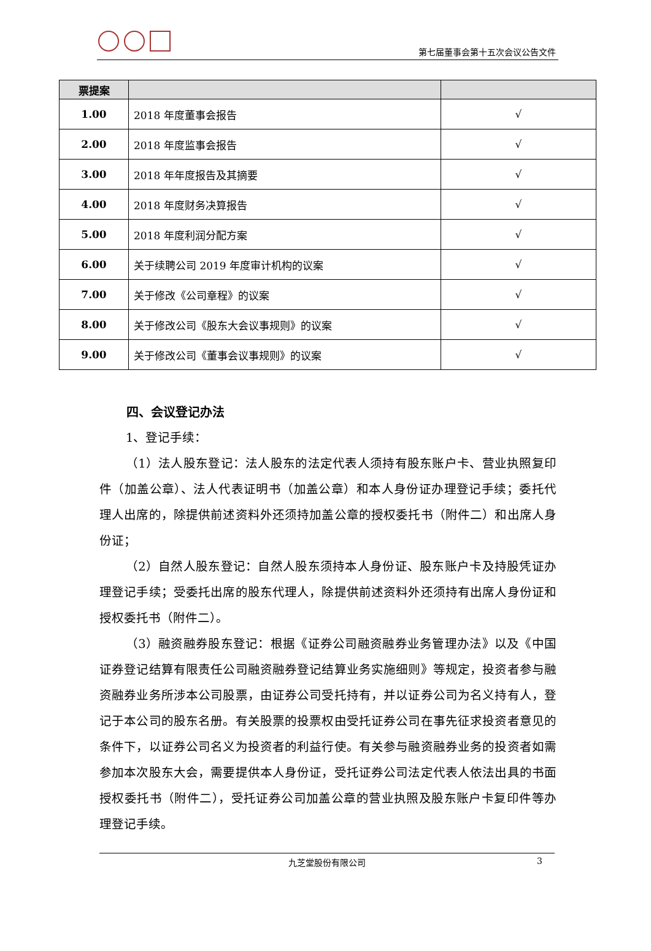第七届董事会第十五次会议公告文件
| 票提案 | | |
| --- | --- | --- |
| 1.00 | 2018 年度董事会报告 | √ |
| 2.00 | 2018 年度监事会报告 | √ |
| 3.00 | 2018 年年度报告及其摘要 | √ |
| 4.00 | 2018 年度财务决算报告 | √ |
| 5.00 | 2018 年度利润分配方案 | √ |
| 6.00 | 关于续聘公司 2019 年度审计机构的议案 | √ |
| 7.00 | 关于修改《公司章程》的议案 | √ |
| 8.00 | 关于修改公司《股东大会议事规则》的议案 | √ |
| 9.00 | 关于修改公司《董事会议事规则》的议案 | √ |
四、会议登记办法
1、登记手续：
（1）法人股东登记：法人股东的法定代表人须持有股东账户卡、营业执照复印件（加盖公章）、法人代表证明书（加盖公章）和本人身份证办理登记手续；委托代理人出席的，除提供前述资料外还须持加盖公章的授权委托书（附件二）和出席人身份证；
（2）自然人股东登记：自然人股东须持本人身份证、股东账户卡及持股凭证办理登记手续；受委托出席的股东代理人，除提供前述资料外还须持有出席人身份证和授权委托书（附件二）。
（3）融资融券股东登记：根据《证券公司融资融券业务管理办法》以及《中国证券登记结算有限责任公司融资融券登记结算业务实施细则》等规定，投资者参与融资融券业务所涉本公司股票，由证券公司受托持有，并以证券公司为名义持有人，登记于本公司的股东名册。有关股票的投票权由受托证券公司在事先征求投资者意见的条件下，以证券公司名义为投资者的利益行使。有关参与融资融券业务的投资者如需参加本次股东大会，需要提供本人身份证，受托证券公司法定代表人依法出具的书面授权委托书（附件二），受托证券公司加盖公章的营业执照及股东账户卡复印件等办理登记手续。
九芝堂股份有限公司 3